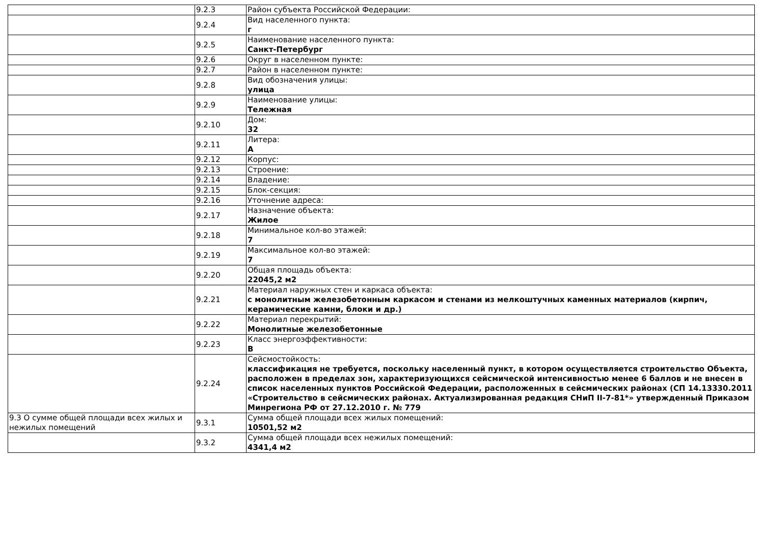| | 9.2.3 | Район субъекта Российской Федерации: |
| | 9.2.4 | Вид населенного пункта: г |
| | 9.2.5 | Наименование населенного пункта: Санкт-Петербург |
| | 9.2.6 | Округ в населенном пункте: |
| | 9.2.7 | Район в населенном пункте: |
| | 9.2.8 | Вид обозначения улицы: улица |
| | 9.2.9 | Наименование улицы: Тележная |
| | 9.2.10 | Дом: 32 |
| | 9.2.11 | Литера: А |
| | 9.2.12 | Корпус: |
| | 9.2.13 | Строение: |
| | 9.2.14 | Владение: |
| | 9.2.15 | Блок-секция: |
| | 9.2.16 | Уточнение адреса: |
| | 9.2.17 | Назначение объекта: Жилое |
| | 9.2.18 | Минимальное кол-во этажей: 7 |
| | 9.2.19 | Максимальное кол-во этажей: 7 |
| | 9.2.20 | Общая площадь объекта: 22045,2 м2 |
| | 9.2.21 | Материал наружных стен и каркаса объекта: с монолитным железобетонным каркасом и стенами из мелкоштучных каменных материалов (кирпич, керамические камни, блоки и др.) |
| | 9.2.22 | Материал перекрытий: Монолитные железобетонные |
| | 9.2.23 | Класс энергоэффективности: В |
| | 9.2.24 | Сейсмостойкость: классификация не требуется, поскольку населенный пункт, в котором осуществляется строительство Объекта, расположен в пределах зон, характеризующихся сейсмической интенсивностью менее 6 баллов и не внесен в список населенных пунктов Российской Федерации, расположенных в сейсмических районах (СП 14.13330.2011 «Строительство в сейсмических районах. Актуализированная редакция СНиП II-7-81*» утвержденный Приказом Минрегиона РФ от 27.12.2010 г. № 779 |
| 9.3 О сумме общей площади всех жилых и нежилых помещений | 9.3.1 | Сумма общей площади всех жилых помещений: 10501,52 м2 |
| | 9.3.2 | Сумма общей площади всех нежилых помещений: 4341,4 м2 |